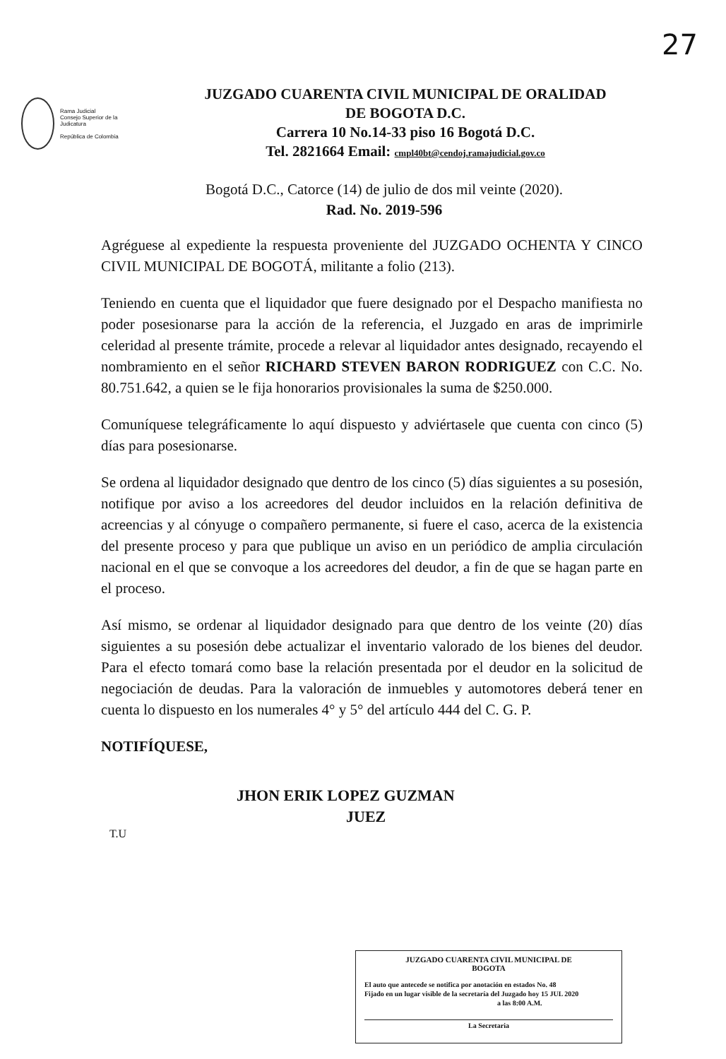27
Rama Judicial
Consejo Superior de la Judicatura
República de Colombia
JUZGADO CUARENTA CIVIL MUNICIPAL DE ORALIDAD
DE BOGOTA D.C.
Carrera 10 No.14-33 piso 16 Bogotá D.C.
Tel. 2821664 Email: cmpl40bt@cendoj.ramajudicial.gov.co
Bogotá D.C., Catorce (14) de julio de dos mil veinte (2020).
Rad. No. 2019-596
Agréguese al expediente la respuesta proveniente del JUZGADO OCHENTA Y CINCO CIVIL MUNICIPAL DE BOGOTÁ, militante a folio (213).
Teniendo en cuenta que el liquidador que fuere designado por el Despacho manifiesta no poder posesionarse para la acción de la referencia, el Juzgado en aras de imprimirle celeridad al presente trámite, procede a relevar al liquidador antes designado, recayendo el nombramiento en el señor RICHARD STEVEN BARON RODRIGUEZ con C.C. No. 80.751.642, a quien se le fija honorarios provisionales la suma de $250.000.
Comuníquese telegráficamente lo aquí dispuesto y adviértasele que cuenta con cinco (5) días para posesionarse.
Se ordena al liquidador designado que dentro de los cinco (5) días siguientes a su posesión, notifique por aviso a los acreedores del deudor incluidos en la relación definitiva de acreencias y al cónyuge o compañero permanente, si fuere el caso, acerca de la existencia del presente proceso y para que publique un aviso en un periódico de amplia circulación nacional en el que se convoque a los acreedores del deudor, a fin de que se hagan parte en el proceso.
Así mismo, se ordenar al liquidador designado para que dentro de los veinte (20) días siguientes a su posesión debe actualizar el inventario valorado de los bienes del deudor. Para el efecto tomará como base la relación presentada por el deudor en la solicitud de negociación de deudas. Para la valoración de inmuebles y automotores deberá tener en cuenta lo dispuesto en los numerales 4° y 5° del artículo 444 del C. G. P.
NOTIFÍQUESE,
JHON ERIK LOPEZ GUZMAN
JUEZ
T.U
JUZGADO CUARENTA CIVIL MUNICIPAL DE
BOGOTA
El auto que antecede se notifica por anotación en estados No. 48
Fijado en un lugar visible de la secretaría del Juzgado hoy 15 JUL 2020
a las 8:00 A.M.
La Secretaria